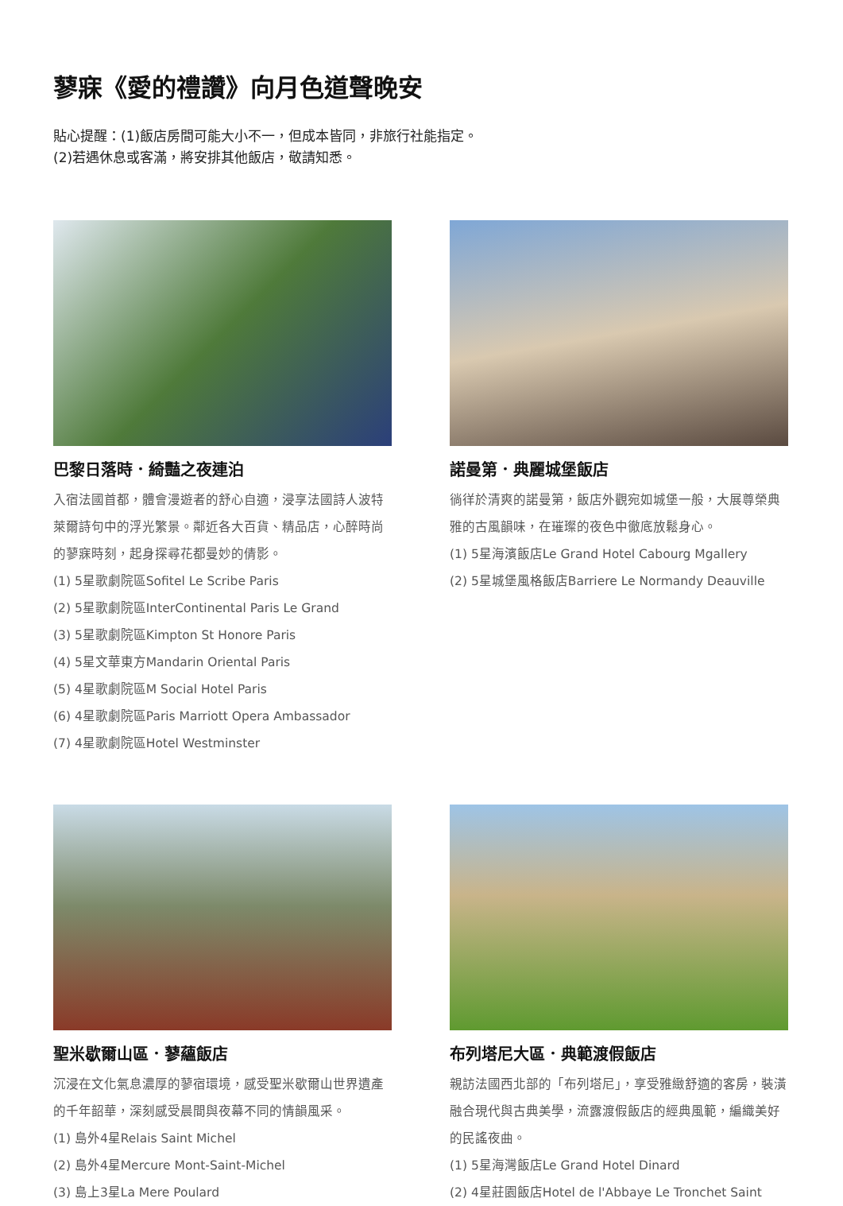蓼寐《愛的禮讚》向月色道聲晚安
貼心提醒：(1)飯店房間可能大小不一，但成本皆同，非旅行社能指定。
(2)若遇休息或客滿，將安排其他飯店，敬請知悉。
巴黎日落時．綺豔之夜連泊
入宿法國首都，體會漫遊者的舒心自適，浸享法國詩人波特萊爾詩句中的浮光繁景。鄰近各大百貨、精品店，心醉時尚的蓼寐時刻，起身探尋花都曼妙的倩影。
(1) 5星歌劇院區Sofitel Le Scribe Paris
(2) 5星歌劇院區InterContinental Paris Le Grand
(3) 5星歌劇院區Kimpton St Honore Paris
(4) 5星文華東方Mandarin Oriental Paris
(5) 4星歌劇院區M Social Hotel Paris
(6) 4星歌劇院區Paris Marriott Opera Ambassador
(7) 4星歌劇院區Hotel Westminster
諾曼第．典麗城堡飯店
徜徉於清爽的諾曼第，飯店外觀宛如城堡一般，大展尊榮典雅的古風韻味，在璀璨的夜色中徹底放鬆身心。
(1) 5星海濱飯店Le Grand Hotel Cabourg Mgallery
(2) 5星城堡風格飯店Barriere Le Normandy Deauville
聖米歇爾山區．蓼蘊飯店
沉浸在文化氣息濃厚的蓼宿環境，感受聖米歇爾山世界遺產的千年韶華，深刻感受晨間與夜幕不同的情韻風采。
(1) 島外4星Relais Saint Michel
(2) 島外4星Mercure Mont-Saint-Michel
(3) 島上3星La Mere Poulard
布列塔尼大區．典範渡假飯店
親訪法國西北部的「布列塔尼」，享受雅緻舒適的客房，裝潢融合現代與古典美學，流露渡假飯店的經典風範，編織美好的民謠夜曲。
(1) 5星海灣飯店Le Grand Hotel Dinard
(2) 4星莊園飯店Hotel de l'Abbaye Le Tronchet Saint